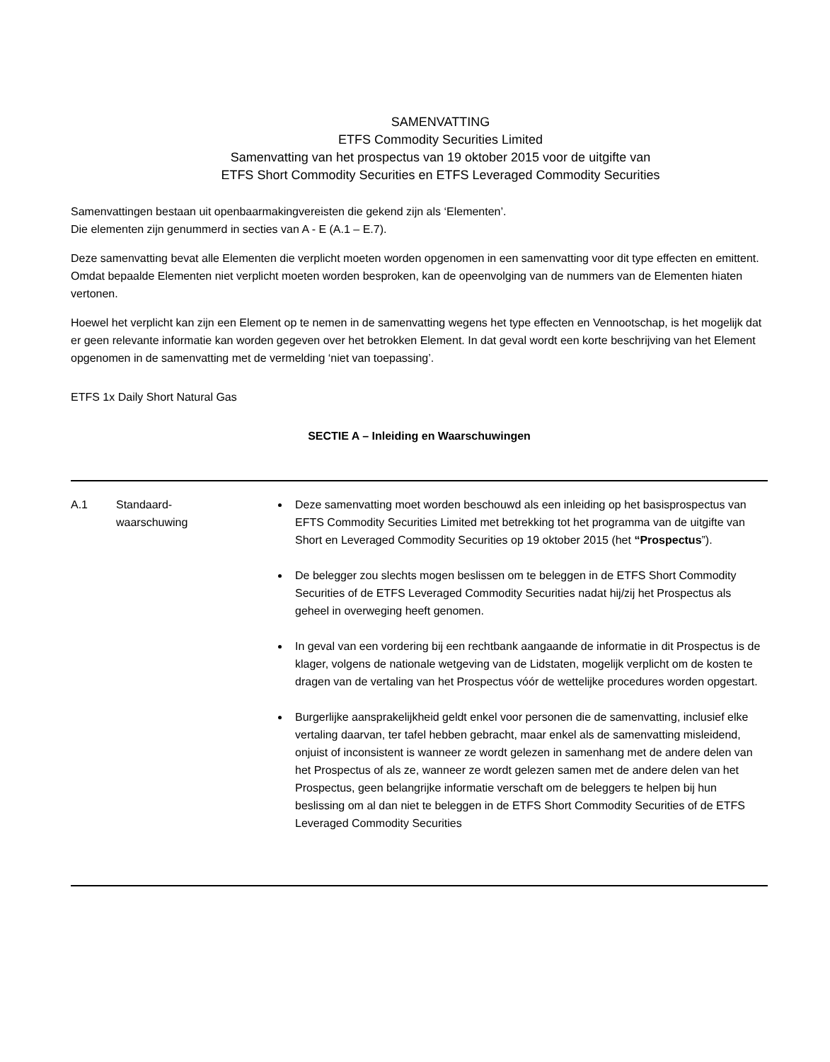SAMENVATTING
ETFS Commodity Securities Limited
Samenvatting van het prospectus van 19 oktober 2015 voor de uitgifte van
ETFS Short Commodity Securities en ETFS Leveraged Commodity Securities
Samenvattingen bestaan uit openbaarmakingvereisten die gekend zijn als ‘Elementen’.
Die elementen zijn genummerd in secties van A - E (A.1 – E.7).
Deze samenvatting bevat alle Elementen die verplicht moeten worden opgenomen in een samenvatting voor dit type effecten en emittent. Omdat bepaalde Elementen niet verplicht moeten worden besproken, kan de opeenvolging van de nummers van de Elementen hiaten vertonen.
Hoewel het verplicht kan zijn een Element op te nemen in de samenvatting wegens het type effecten en Vennootschap, is het mogelijk dat er geen relevante informatie kan worden gegeven over het betrokken Element. In dat geval wordt een korte beschrijving van het Element opgenomen in de samenvatting met de vermelding ‘niet van toepassing’.
ETFS 1x Daily Short Natural Gas
SECTIE A – Inleiding en Waarschuwingen
| A.1 | Standaard- waarschuwing | Deze samenvatting moet worden beschouwd als een inleiding op het basisprospectus van EFTS Commodity Securities Limited met betrekking tot het programma van de uitgifte van Short en Leveraged Commodity Securities op 19 oktober 2015 (het “Prospectus ”). De belegger zou slechts mogen beslissen om te beleggen in de ETFS Short Commodity Securities of de ETFS Leveraged Commodity Securities nadat hij/zij het Prospectus als geheel in overweging heeft genomen. In geval van een vordering bij een rechtbank aangaande de informatie in dit Prospectus is de klager, volgens de nationale wetgeving van de Lidstaten, mogelijk verplicht om de kosten te dragen van de vertaling van het Prospectus vóór de wettelijke procedures worden opgestart. Burgerlijke aansprakelijkheid geldt enkel voor personen die de samenvatting, inclusief elke vertaling daarvan, ter tafel hebben gebracht, maar enkel als de samenvatting misleidend, onjuist of inconsistent is wanneer ze wordt gelezen in samenhang met de andere delen van het Prospectus of als ze, wanneer ze wordt gelezen samen met de andere delen van het Prospectus, geen belangrijke informatie verschaft om de beleggers te helpen bij hun beslissing om al dan niet te beleggen in de ETFS Short Commodity Securities of de ETFS Leveraged Commodity Securities |